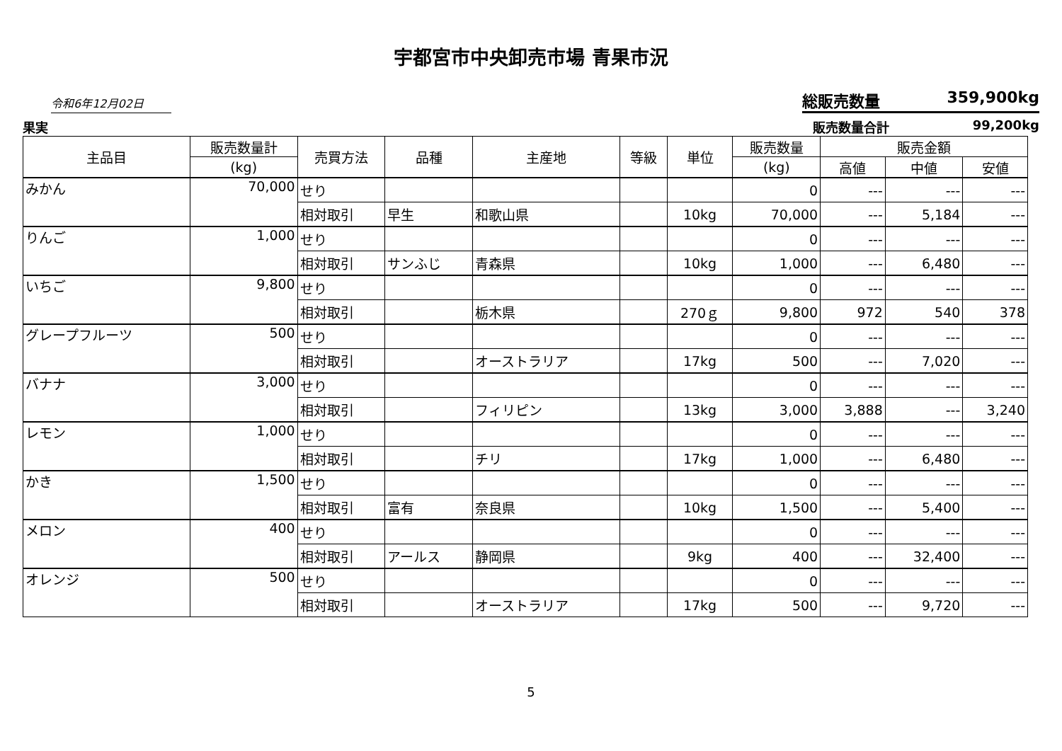宇都宮市中央卸売市場 青果市況
令和6年12月02日
総販売数量 359,900kg
果実 販売数量合計 99,200kg
| 主品目 | 販売数量計 | 売買方法 | 品種 | 主産地 | 等級 | 単位 | 販売数量 | 販売金額 | | |
| --- | --- | --- | --- | --- | --- | --- | --- | --- | --- | --- |
| | (kg) | | | | | | (kg) | 高値 | 中値 | 安値 |
| みかん | 70,000 | せり | | | | | 0 | --- | --- | --- |
| | | 相対取引 | 早生 | 和歌山県 | | 10kg | 70,000 | --- | 5,184 | --- |
| りんご | 1,000 | せり | | | | | 0 | --- | --- | --- |
| | | 相対取引 | サンふじ | 青森県 | | 10kg | 1,000 | --- | 6,480 | --- |
| いちご | 9,800 | せり | | | | | 0 | --- | --- | --- |
| | | 相対取引 | | 栃木県 | | 270ｇ | 9,800 | 972 | 540 | 378 |
| グレープフルーツ | 500 | せり | | | | | 0 | --- | --- | --- |
| | | 相対取引 | | オーストラリア | | 17kg | 500 | --- | 7,020 | --- |
| バナナ | 3,000 | せり | | | | | 0 | --- | --- | --- |
| | | 相対取引 | | フィリピン | | 13kg | 3,000 | 3,888 | --- | 3,240 |
| レモン | 1,000 | せり | | | | | 0 | --- | --- | --- |
| | | 相対取引 | | チリ | | 17kg | 1,000 | --- | 6,480 | --- |
| かき | 1,500 | せり | | | | | 0 | --- | --- | --- |
| | | 相対取引 | 富有 | 奈良県 | | 10kg | 1,500 | --- | 5,400 | --- |
| メロン | 400 | せり | | | | | 0 | --- | --- | --- |
| | | 相対取引 | アールス | 静岡県 | | 9kg | 400 | --- | 32,400 | --- |
| オレンジ | 500 | せり | | | | | 0 | --- | --- | --- |
| | | 相対取引 | | オーストラリア | | 17kg | 500 | --- | 9,720 | --- |
5